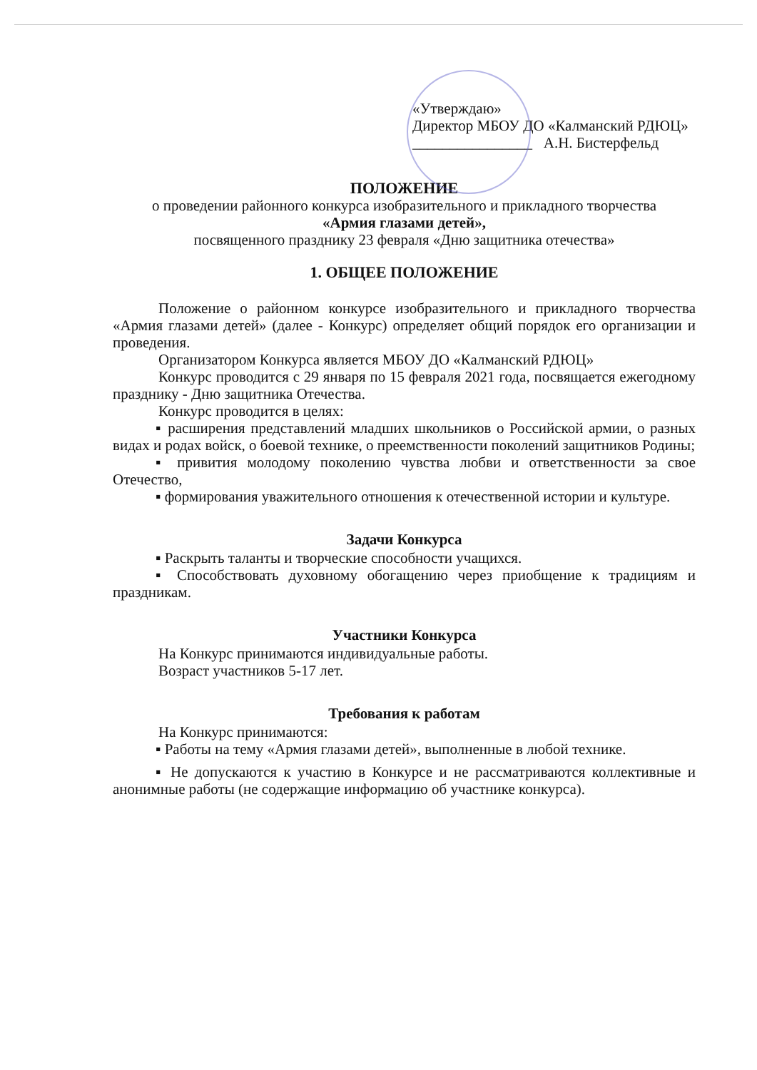«Утверждаю»
Директор МБОУ ДО «Калманский РДЮЦ»
________________ А.Н. Бистерфельд
ПОЛОЖЕНИЕ
о проведении районного конкурса изобразительного и прикладного творчества
«Армия глазами детей»,
посвященного празднику 23 февраля «Дню защитника отечества»
1. ОБЩЕЕ ПОЛОЖЕНИЕ
Положение о районном конкурсе изобразительного и прикладного творчества «Армия глазами детей» (далее - Конкурс) определяет общий порядок его организации и проведения.
Организатором Конкурса является МБОУ ДО «Калманский РДЮЦ»
Конкурс проводится с 29 января по 15 февраля 2021 года, посвящается ежегодному празднику - Дню защитника Отечества.
Конкурс проводится в целях:
▪ расширения представлений младших школьников о Российской армии, о разных видах и родах войск, о боевой технике, о преемственности поколений защитников Родины;
▪ привития молодому поколению чувства любви и ответственности за свое Отечество,
▪ формирования уважительного отношения к отечественной истории и культуре.
Задачи Конкурса
▪ Раскрыть таланты и творческие способности учащихся.
▪ Способствовать духовному обогащению через приобщение к традициям и праздникам.
Участники Конкурса
На Конкурс принимаются индивидуальные работы.
Возраст участников 5-17 лет.
Требования к работам
На Конкурс принимаются:
▪ Работы на тему «Армия глазами детей», выполненные в любой технике.
▪ Не допускаются к участию в Конкурсе и не рассматриваются коллективные и анонимные работы (не содержащие информацию об участнике конкурса).